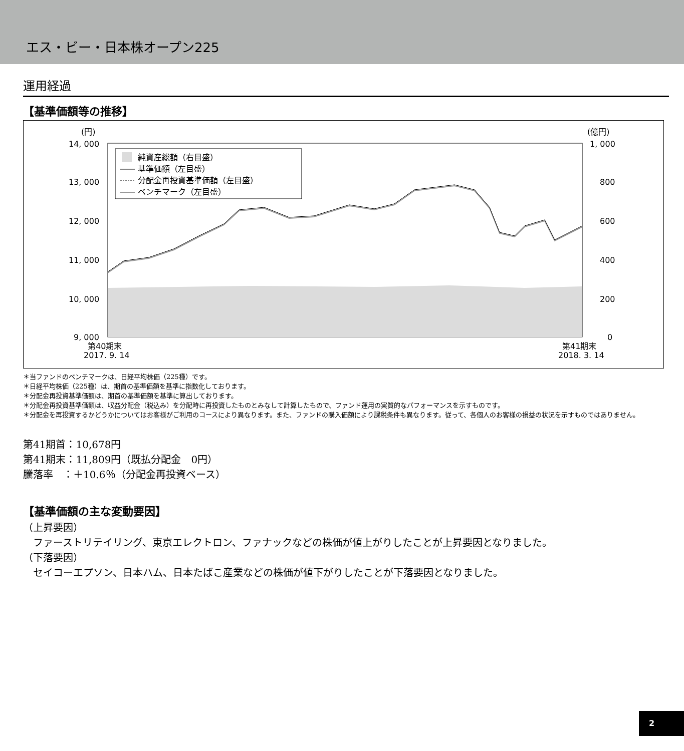エス・ビー・日本株オープン225
運用経過
【基準価額等の推移】
(円)
(億円)
14, 000
13, 000
12, 000
11, 000
10, 000
9, 000
1, 000
800
600
400
200
0
第40期末
2017. 9. 14
第41期末
2018. 3. 14
純資産総額（右目盛）
基準価額（左目盛）
分配金再投資基準価額（左目盛）
ベンチマーク（左目盛）
＊当ファンドのベンチマークは、日経平均株価（225種）です。
＊日経平均株価（225種）は、期首の基準価額を基準に指数化しております。
＊分配金再投資基準価額は、期首の基準価額を基準に算出しております。
＊分配金再投資基準価額は、収益分配金（税込み）を分配時に再投資したものとみなして計算したもので、ファンド運用の実質的なパフォーマンスを示すものです。
＊分配金を再投資するかどうかについてはお客様がご利用のコースにより異なります。また、ファンドの購入価額により課税条件も異なります。従って、各個人のお客様の損益の状況を示すものではありません。
第41期首：10,678円
第41期末：11,809円（既払分配金　0円）
騰落率　：＋10.6％（分配金再投資ベース）
【基準価額の主な変動要因】
（上昇要因）
　ファーストリテイリング、東京エレクトロン、ファナックなどの株価が値上がりしたことが上昇要因となりました。
（下落要因）
　セイコーエプソン、日本ハム、日本たばこ産業などの株価が値下がりしたことが下落要因となりました。
2